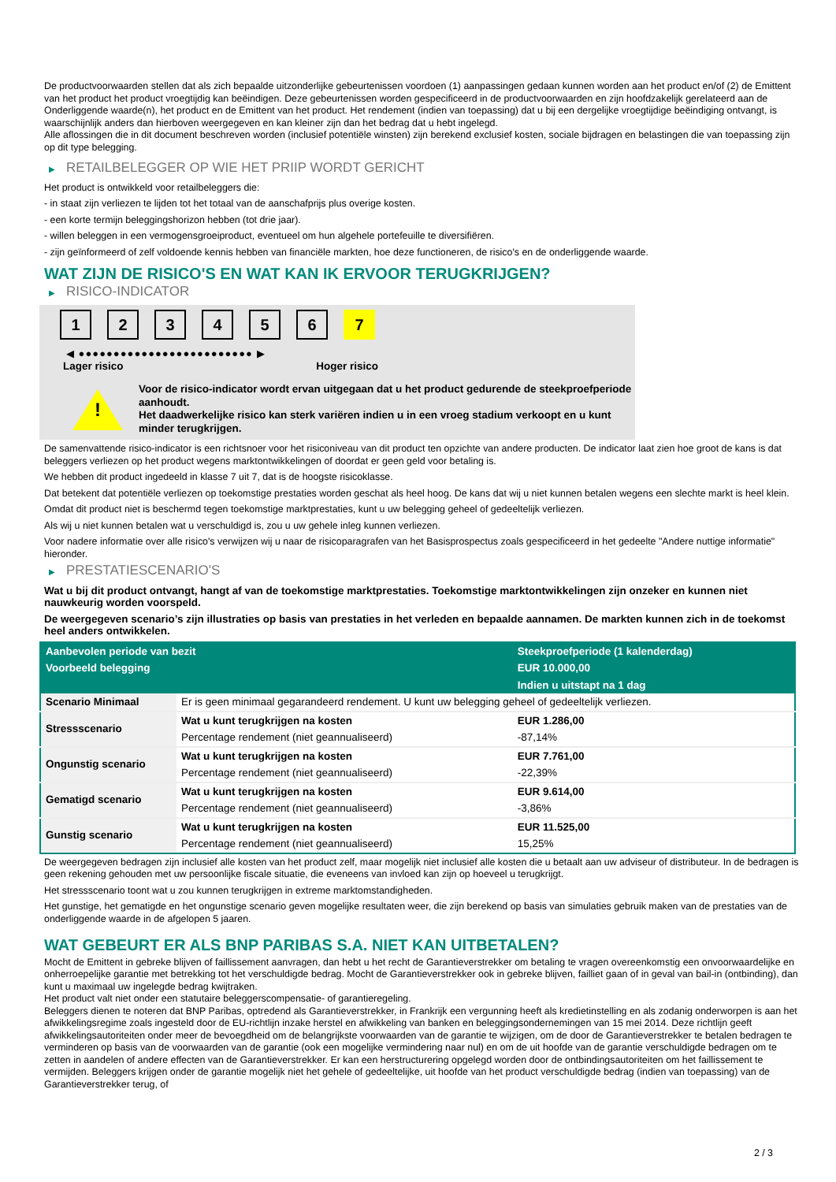De productvoorwaarden stellen dat als zich bepaalde uitzonderlijke gebeurtenissen voordoen (1) aanpassingen gedaan kunnen worden aan het product en/of (2) de Emittent van het product het product vroegtijdig kan beëindigen. Deze gebeurtenissen worden gespecificeerd in de productvoorwaarden en zijn hoofdzakelijk gerelateerd aan de Onderliggende waarde(n), het product en de Emittent van het product. Het rendement (indien van toepassing) dat u bij een dergelijke vroegtijdige beëindiging ontvangt, is waarschijnlijk anders dan hierboven weergegeven en kan kleiner zijn dan het bedrag dat u hebt ingelegd.
Alle aflossingen die in dit document beschreven worden (inclusief potentiële winsten) zijn berekend exclusief kosten, sociale bijdragen en belastingen die van toepassing zijn op dit type belegging.
▶ RETAILBELEGGER OP WIE HET PRIIP WORDT GERICHT
Het product is ontwikkeld voor retailbeleggers die:
- in staat zijn verliezen te lijden tot het totaal van de aanschafprijs plus overige kosten.
- een korte termijn beleggingshorizon hebben (tot drie jaar).
- willen beleggen in een vermogensgroeiproduct, eventueel om hun algehele portefeuille te diversifiëren.
- zijn geïnformeerd of zelf voldoende kennis hebben van financiële markten, hoe deze functioneren, de risico's en de onderliggende waarde.
WAT ZIJN DE RISICO'S EN WAT KAN IK ERVOOR TERUGKRIJGEN?
▶ RISICO-INDICATOR
1 2 3 4 5 6 7
◀ ●●●●●●●●●●●●●●●●●●●●●●●●● ▶
Lager risico Hoger risico
!
Voor de risico-indicator wordt ervan uitgegaan dat u het product gedurende de steekproefperiode aanhoudt.
Het daadwerkelijke risico kan sterk variëren indien u in een vroeg stadium verkoopt en u kunt minder terugkrijgen.
De samenvattende risico-indicator is een richtsnoer voor het risiconiveau van dit product ten opzichte van andere producten. De indicator laat zien hoe groot de kans is dat beleggers verliezen op het product wegens marktontwikkelingen of doordat er geen geld voor betaling is.
We hebben dit product ingedeeld in klasse 7 uit 7, dat is de hoogste risicoklasse.
Dat betekent dat potentiële verliezen op toekomstige prestaties worden geschat als heel hoog. De kans dat wij u niet kunnen betalen wegens een slechte markt is heel klein.
Omdat dit product niet is beschermd tegen toekomstige marktprestaties, kunt u uw belegging geheel of gedeeltelijk verliezen.
Als wij u niet kunnen betalen wat u verschuldigd is, zou u uw gehele inleg kunnen verliezen.
Voor nadere informatie over alle risico's verwijzen wij u naar de risicoparagrafen van het Basisprospectus zoals gespecificeerd in het gedeelte "Andere nuttige informatie" hieronder.
▶ PRESTATIESCENARIO'S
Wat u bij dit product ontvangt, hangt af van de toekomstige marktprestaties. Toekomstige marktontwikkelingen zijn onzeker en kunnen niet nauwkeurig worden voorspeld.
De weergegeven scenario’s zijn illustraties op basis van prestaties in het verleden en bepaalde aannamen. De markten kunnen zich in de toekomst heel anders ontwikkelen.
| Aanbevolen periode van bezit | | Steekproefperiode (1 kalenderdag) |
| --- | --- | --- |
| Voorbeeld belegging | | EUR 10.000,00 |
| | | Indien u uitstapt na 1 dag |
| Scenario Minimaal | Er is geen minimaal gegarandeerd rendement. U kunt uw belegging geheel of gedeeltelijk verliezen. | |
| Stressscenario | Wat u kunt terugkrijgen na kosten | EUR 1.286,00 |
| | Percentage rendement (niet geannualiseerd) | -87,14% |
| Ongunstig scenario | Wat u kunt terugkrijgen na kosten | EUR 7.761,00 |
| | Percentage rendement (niet geannualiseerd) | -22,39% |
| Gematigd scenario | Wat u kunt terugkrijgen na kosten | EUR 9.614,00 |
| | Percentage rendement (niet geannualiseerd) | -3,86% |
| Gunstig scenario | Wat u kunt terugkrijgen na kosten | EUR 11.525,00 |
| | Percentage rendement (niet geannualiseerd) | 15,25% |
De weergegeven bedragen zijn inclusief alle kosten van het product zelf, maar mogelijk niet inclusief alle kosten die u betaalt aan uw adviseur of distributeur. In de bedragen is geen rekening gehouden met uw persoonlijke fiscale situatie, die eveneens van invloed kan zijn op hoeveel u terugkrijgt.
Het stressscenario toont wat u zou kunnen terugkrijgen in extreme marktomstandigheden.
Het gunstige, het gematigde en het ongunstige scenario geven mogelijke resultaten weer, die zijn berekend op basis van simulaties gebruik maken van de prestaties van de onderliggende waarde in de afgelopen 5 jaaren.
WAT GEBEURT ER ALS BNP PARIBAS S.A. NIET KAN UITBETALEN?
Mocht de Emittent in gebreke blijven of faillissement aanvragen, dan hebt u het recht de Garantieverstrekker om betaling te vragen overeenkomstig een onvoorwaardelijke en onherroepelijke garantie met betrekking tot het verschuldigde bedrag. Mocht de Garantieverstrekker ook in gebreke blijven, failliet gaan of in geval van bail-in (ontbinding), dan kunt u maximaal uw ingelegde bedrag kwijtraken.
Het product valt niet onder een statutaire beleggerscompensatie- of garantieregeling.
Beleggers dienen te noteren dat BNP Paribas, optredend als Garantieverstrekker, in Frankrijk een vergunning heeft als kredietinstelling en als zodanig onderworpen is aan het afwikkelingsregime zoals ingesteld door de EU-richtlijn inzake herstel en afwikkeling van banken en beleggingsondernemingen van 15 mei 2014. Deze richtlijn geeft afwikkelingsautoriteiten onder meer de bevoegdheid om de belangrijkste voorwaarden van de garantie te wijzigen, om de door de Garantieverstrekker te betalen bedragen te verminderen op basis van de voorwaarden van de garantie (ook een mogelijke vermindering naar nul) en om de uit hoofde van de garantie verschuldigde bedragen om te zetten in aandelen of andere effecten van de Garantieverstrekker. Er kan een herstructurering opgelegd worden door de ontbindingsautoriteiten om het faillissement te vermijden. Beleggers krijgen onder de garantie mogelijk niet het gehele of gedeeltelijke, uit hoofde van het product verschuldigde bedrag (indien van toepassing) van de Garantieverstrekker terug, of
2 / 3